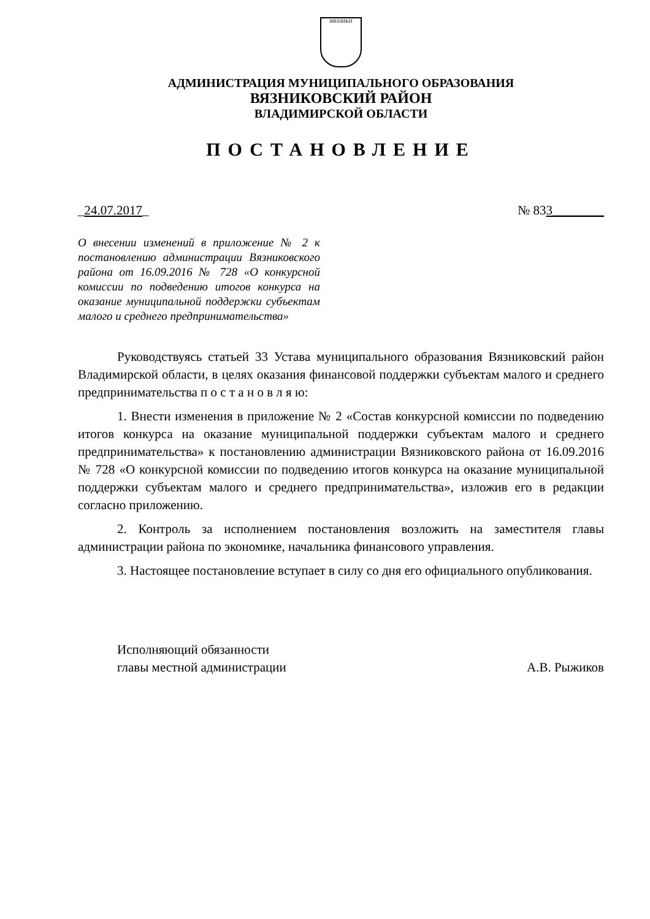ВЯЗНИКИ
АДМИНИСТРАЦИЯ МУНИЦИПАЛЬНОГО ОБРАЗОВАНИЯ
ВЯЗНИКОВСКИЙ РАЙОН
ВЛАДИМИРСКОЙ ОБЛАСТИ
ПОСТАНОВЛЕНИЕ
_24.07.2017_ № 833________
О внесении изменений в приложение № 2 к постановлению администрации Вязниковского района от 16.09.2016 № 728 «О конкурсной комиссии по подведению итогов конкурса на оказание муниципальной поддержки субъектам малого и среднего предпринимательства»
Руководствуясь статьей 33 Устава муниципального образования Вязниковский район Владимирской области, в целях оказания финансовой поддержки субъектам малого и среднего предпринимательства п о с т а н о в л я ю:
1. Внести изменения в приложение № 2 «Состав конкурсной комиссии по подведению итогов конкурса на оказание муниципальной поддержки субъектам малого и среднего предпринимательства» к постановлению администрации Вязниковского района от 16.09.2016 № 728 «О конкурсной комиссии по подведению итогов конкурса на оказание муниципальной поддержки субъектам малого и среднего предпринимательства», изложив его в редакции согласно приложению.
2. Контроль за исполнением постановления возложить на заместителя главы администрации района по экономике, начальника финансового управления.
3. Настоящее постановление вступает в силу со дня его официального опубликования.
Исполняющий обязанности
главы местной администрации
А.В. Рыжиков